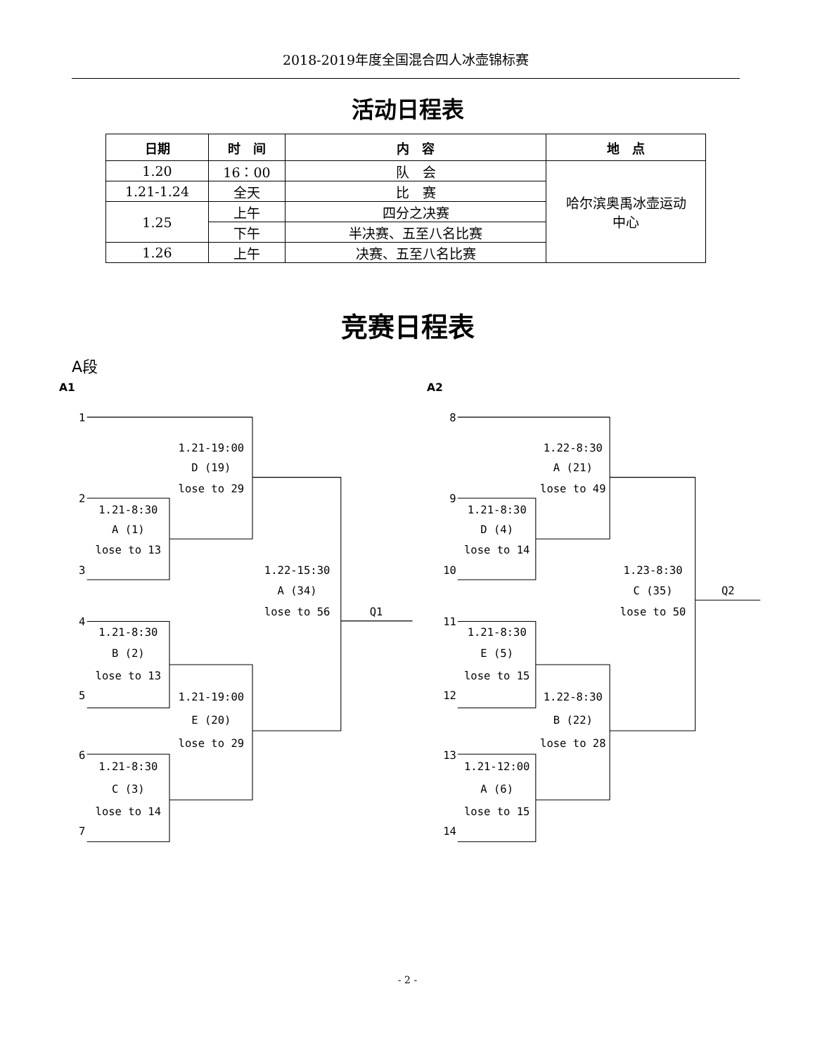2018-2019年度全国混合四人冰壶锦标赛
活动日程表
| 日期 | 时 间 | 内 容 | 地 点 |
| --- | --- | --- | --- |
| 1.20 | 16：00 | 队 会 | 哈尔滨奥禹冰壶运动 中心 |
| 1.21-1.24 | 全天 | 比 赛 | |
| 1.25 | 上午 | 四分之决赛 | |
| | 下午 | 半决赛、五至八名比赛 | |
| 1.26 | 上午 | 决赛、五至八名比赛 | |
竞赛日程表
A段
A1
1
1.21-19:00
D (19)
lose to 29
2
1.21-8:30
A (1)
lose to 13
3
1.22-15:30
A (34)
lose to 56
Q1
4
1.21-8:30
B (2)
lose to 13
5
1.21-19:00
E (20)
lose to 29
6
1.21-8:30
C (3)
lose to 14
7
A2
8
1.22-8:30
A (21)
lose to 49
9
1.21-8:30
D (4)
lose to 14
10
1.23-8:30
C (35)
lose to 50
Q2
11
1.21-8:30
E (5)
lose to 15
12
1.22-8:30
B (22)
lose to 28
13
1.21-12:00
A (6)
lose to 15
14
- 2 -